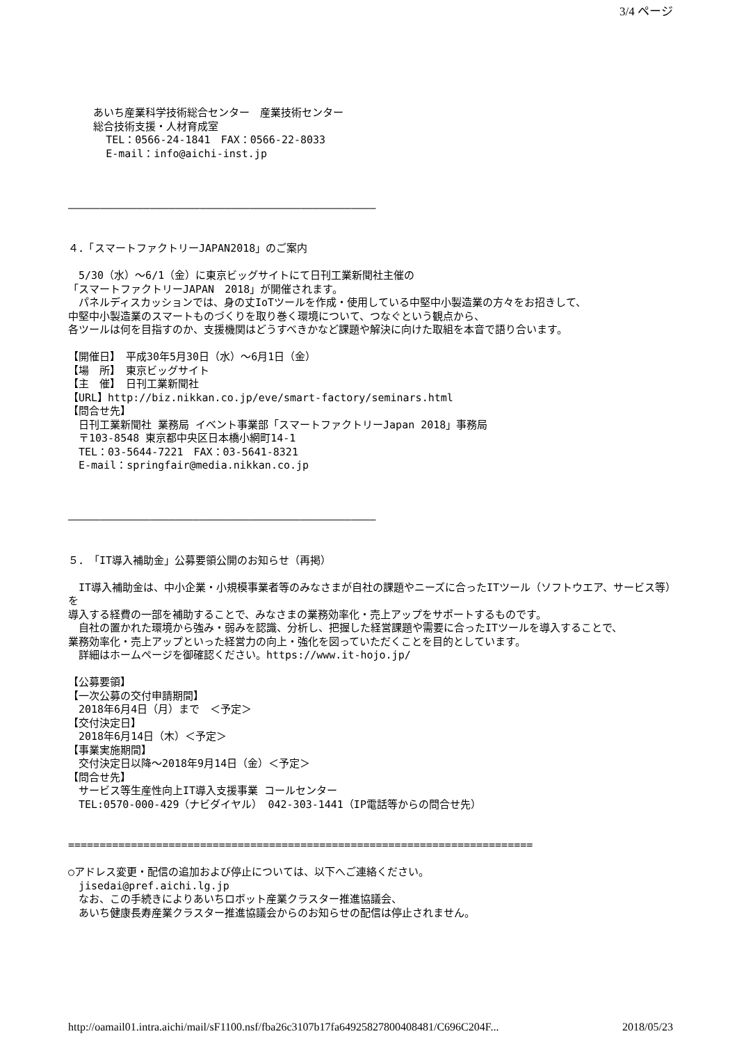3/4 ページ
あいち産業科学技術総合センター　産業技術センター 総合技術支援・人材育成室 TEL：0566-24-1841　FAX：0566-22-8033 E-mail：info@aichi-inst.jp ――――――――――――――――――――――――――――――――――――――――――――――――― ４．「スマートファクトリーJAPAN2018」のご案内 　5/30（水）～6/1（金）に東京ビッグサイトにて日刊工業新聞社主催の 「スマートファクトリーJAPAN　2018」が開催されます。 　パネルディスカッションでは、身の丈IoTツールを作成・使用している中堅中小製造業の方々をお招きして、 中堅中小製造業のスマートものづくりを取り巻く環境について、つなぐという観点から、 各ツールは何を目指すのか、支援機関はどうすべきかなど課題や解決に向けた取組を本音で語り合います。 【開催日】　平成30年5月30日（水）～6月1日（金） 【場　所】　東京ビッグサイト 【主　催】　日刊工業新聞社 【URL】http://biz.nikkan.co.jp/eve/smart-factory/seminars.html 【問合せ先】 　日刊工業新聞社 業務局 イベント事業部「スマートファクトリーJapan 2018」事務局 　〒103-8548 東京都中央区日本橋小網町14-1 　TEL：03-5644-7221　FAX：03-5641-8321 　E-mail：springfair@media.nikkan.co.jp ――――――――――――――――――――――――――――――――――――――――――――――――― ５．「IT導入補助金」公募要領公開のお知らせ（再掲） 　IT導入補助金は、中小企業・小規模事業者等のみなさまが自社の課題やニーズに合ったITツール（ソフトウエア、サービス等）を 導入する経費の一部を補助することで、みなさまの業務効率化・売上アップをサポートするものです。 　自社の置かれた環境から強み・弱みを認識、分析し、把握した経営課題や需要に合ったITツールを導入することで、 業務効率化・売上アップといった経営力の向上・強化を図っていただくことを目的としています。 　詳細はホームページを御確認ください。https://www.it-hojo.jp/ 【公募要領】 【一次公募の交付申請期間】 　2018年6月4日（月）まで　＜予定＞ 【交付決定日】 　2018年6月14日（木）＜予定＞ 【事業実施期間】 　交付決定日以降～2018年9月14日（金）＜予定＞ 【問合せ先】 　サービス等生産性向上IT導入支援事業 コールセンター 　TEL:0570-000-429（ナビダイヤル）　042-303-1441（IP電話等からの問合せ先） ========================================================================== ○アドレス変更・配信の追加および停止については、以下へご連絡ください。 　jisedai@pref.aichi.lg.jp 　なお、この手続きによりあいちロボット産業クラスター推進協議会、 　あいち健康長寿産業クラスター推進協議会からのお知らせの配信は停止されません。
http://oamail01.intra.aichi/mail/sF1100.nsf/fba26c3107b17fa64925827800408481/C696C204F... 2018/05/23